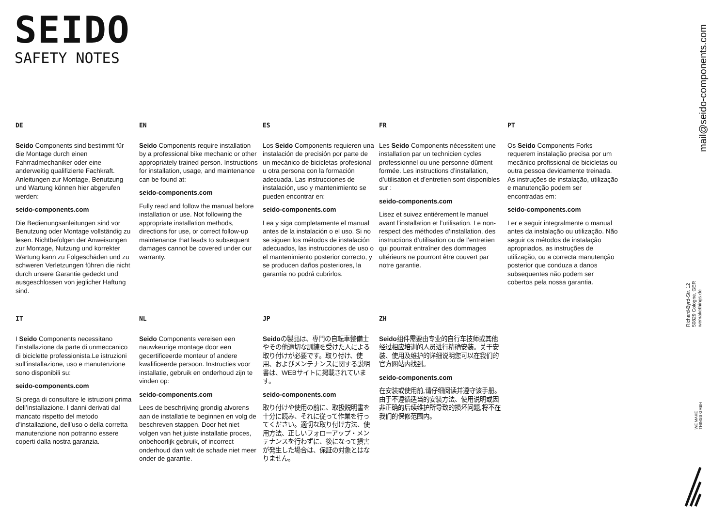SEIDO
SAFETY NOTES
DE
Seido Components sind bestimmt für die Montage durch einen Fahrradmechaniker oder eine anderweitig qualifizierte Fachkraft. Anleitungen zur Montage, Benutzung und Wartung können hier abgerufen werden:
seido-components.com
Die Bedienungsanleitungen sind vor Benutzung oder Montage vollständig zu lesen. Nichtbefolgen der Anweisungen zur Montage, Nutzung und korrekter Wartung kann zu Folgeschäden und zu schweren Verletzungen führen die nicht durch unsere Garantie gedeckt und ausgeschlossen von jeglicher Haftung sind.
EN
Seido Components require installation by a professional bike mechanic or other appropriately trained person. Instructions for installation, usage, and maintenance can be found at:
seido-components.com
Fully read and follow the manual before installation or use. Not following the appropriate installation methods, directions for use, or correct follow-up maintenance that leads to subsequent damages cannot be covered under our warranty.
ES
Los Seido Components requieren una instalación de precisión por parte de un mecánico de bicicletas profesional u otra persona con la formación adecuada. Las instrucciones de instalación, uso y mantenimiento se pueden encontrar en:
seido-components.com
Lea y siga completamente el manual antes de la instalación o el uso. Si no se siguen los métodos de instalación adecuados, las instrucciones de uso o el mantenimiento posterior correcto, y se producen daños posteriores, la garantía no podrá cubrirlos.
FR
Les Seido Components nécessitent une installation par un technicien cycles professionnel ou une personne dûment formée. Les instructions d’installation, d’utilisation et d’entretien sont disponibles sur :
seido-components.com
Lisez et suivez entièrement le manuel avant l’installation et l’utilisation. Le non-respect des méthodes d’installation, des instructions d’utilisation ou de l’entretien qui pourrait entraîner des dommages ultérieurs ne pourront être couvert par notre garantie.
PT
Os Seido Components Forks requerem instalação precisa por um mecânico profissional de bicicletas ou outra pessoa devidamente treinada. As instruções de instalação, utilização e manutenção podem ser encontradas em:
seido-components.com
Ler e seguir integralmente o manual antes da instalação ou utilização. Não seguir os métodos de instalação apropriados, as instruções de utilização, ou a correcta manutenção posterior que conduza a danos subsequentes não podem ser cobertos pela nossa garantia.
IT
I Seido Components necessitano l’installazione da parte di unmeccanico di biciclette professionista.Le istruzioni sull’installazione, uso e manutenzione sono disponibili su:
seido-components.com
Si prega di consultare le istruzioni prima dell’installazione. I danni derivati dal mancato rispetto del metodo d’installazione, dell’uso o della corretta manutenzione non potranno essere coperti dalla nostra garanzia.
NL
Seido Components vereisen een nauwkeurige montage door een gecertificeerde monteur of andere kwalificeerde persoon. Instructies voor installatie, gebruik en onderhoud zijn te vinden op:
seido-components.com
Lees de beschrijving grondig alvorens aan de installatie te beginnen en volg de beschreven stappen. Door het niet volgen van het juiste installatie proces, onbehoorlijk gebruik, of incorrect onderhoud dan valt de schade niet meer onder de garantie.
JP
Seidoの製品は、専門の自転車整備士やその他適切な訓練を受けた人による取り付けが必要です。取り付け、使用、およびメンテナンスに関する説明書は、WEBサイトに掲載されています。
seido-components.com
取り付けや使用の前に、取扱説明書を十分に読み、それに従って作業を行ってください。適切な取り付け方法、使用方法、正しいフォローアップ・メンテナンスを行わずに、後になって損害が発生した場合は、保証の対象とはなりません。
ZH
Seido组件需要由专业的自行车技师或其他经过相应培训的人员进行精确安装。关于安装、使用及维护的详细说明您可以在我们的官方网站内找到。
seido-components.com
在安装或使用前,请仔细阅读并遵守该手册。由于不遵循适当的安装方法、使用说明或因非正确的后续维护所导致的损坏问题,将不在我们的保修范围内。
mail@seido-components.com
Richard-Byrd-Str. 12
50829 Cologne, GER
wemakethings.de
WE MAKE
THINGS GMBH